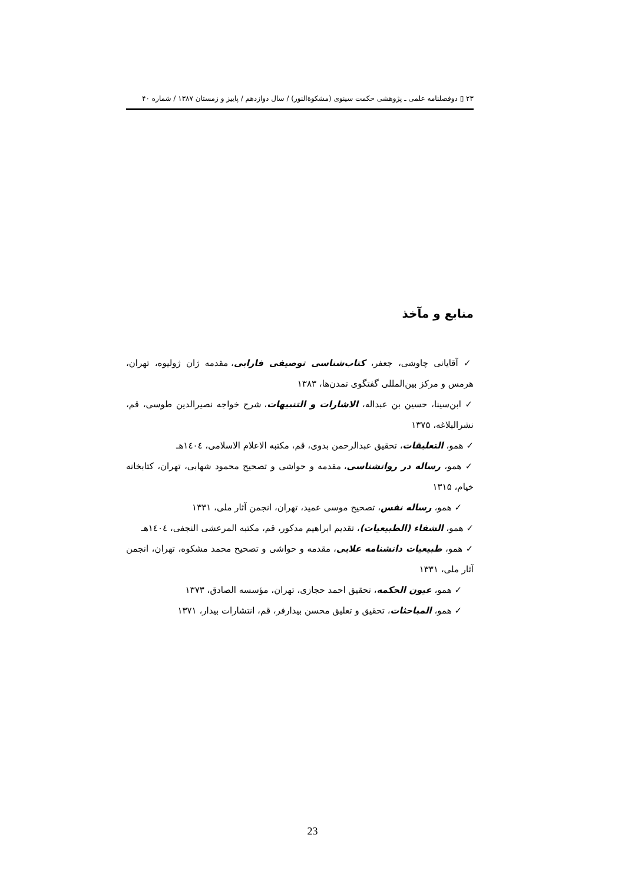۲۳ ▯ دوفصلنامه علمی ـ پژوهشی حکمت سینوی (مشکوةالنور) / سال دوازدهم / پاییز و زمستان ۱۳۸۷ / شماره ۴۰
منابع و مآخذ
✓ آقایانی چاوشی، جعفر، کتاب‌شناسی توصیفی فارابی، مقدمه ژان ژولیوه، تهران، هرمس و مرکز بین‌المللی گفتگوی تمدن‌ها، ۱۳۸۳
✓ ابن‌سینا، حسین بن عبداله، الاشارات و التنبیهات، شرح خواجه نصیرالدین طوسی، قم، نشرالبلاغه، ۱۳۷۵
✓ همو، التعلیقات، تحقیق عبدالرحمن بدوی، قم، مکتبه الاعلام الاسلامی، ١٤٠٤هـ
✓ همو، رساله در روانشناسی، مقدمه و حواشی و تصحیح محمود شهابی، تهران، کتابخانه خیام، ۱۳۱۵
✓ همو، رساله نفس، تصحیح موسی عمید، تهران، انجمن آثار ملی، ۱۳۳۱
✓ همو، الشفاء (الطبیعیات)، تقدیم ابراهیم مدکور، قم، مکتبه المرعشی النجفی، ١٤٠٤هـ
✓ همو، طبیعیات دانشنامه علایی، مقدمه و حواشی و تصحیح محمد مشکوه، تهران، انجمن آثار ملی، ۱۳۳۱
✓ همو، عیون الحکمه، تحقیق احمد حجازی، تهران، مؤسسه الصادق، ۱۳۷۳
✓ همو، المباحثات، تحقیق و تعلیق محسن بیدارفر، قم، انتشارات بیدار، ۱۳۷۱
23